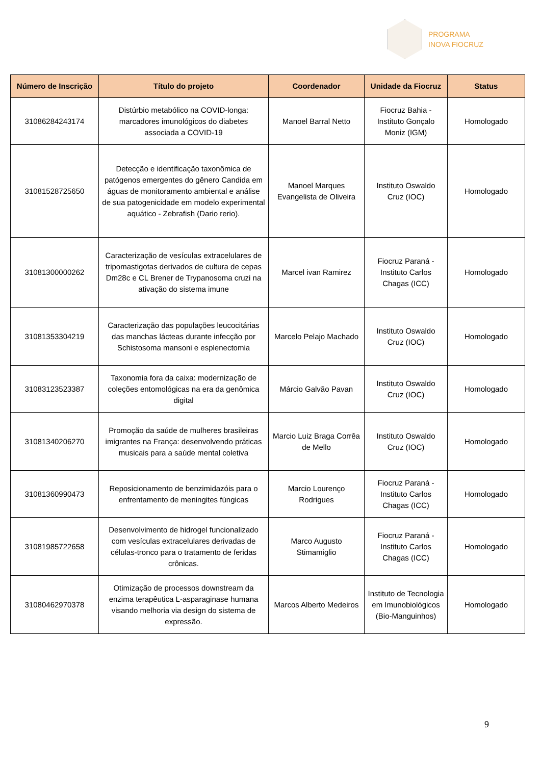PROGRAMA
INOVA FIOCRUZ
| Número de Inscrição | Título do projeto | Coordenador | Unidade da Fiocruz | Status |
| --- | --- | --- | --- | --- |
| 31086284243174 | Distúrbio metabólico na COVID-longa: marcadores imunológicos do diabetes associada a COVID-19 | Manoel Barral Netto | Fiocruz Bahia - Instituto Gonçalo Moniz (IGM) | Homologado |
| 31081528725650 | Detecção e identificação taxonômica de patógenos emergentes do gênero Candida em águas de monitoramento ambiental e análise de sua patogenicidade em modelo experimental aquático - Zebrafish (Dario rerio). | Manoel Marques Evangelista de Oliveira | Instituto Oswaldo Cruz (IOC) | Homologado |
| 31081300000262 | Caracterização de vesículas extracelulares de tripomastigotas derivados de cultura de cepas Dm28c e CL Brener de Trypanosoma cruzi na ativação do sistema imune | Marcel ivan Ramirez | Fiocruz Paraná - Instituto Carlos Chagas (ICC) | Homologado |
| 31081353304219 | Caracterização das populações leucocitárias das manchas lácteas durante infecção por Schistosoma mansoni e esplenectomia | Marcelo Pelajo Machado | Instituto Oswaldo Cruz (IOC) | Homologado |
| 31083123523387 | Taxonomia fora da caixa: modernização de coleções entomológicas na era da genômica digital | Márcio Galvão Pavan | Instituto Oswaldo Cruz (IOC) | Homologado |
| 31081340206270 | Promoção da saúde de mulheres brasileiras imigrantes na França: desenvolvendo práticas musicais para a saúde mental coletiva | Marcio Luiz Braga Corrêa de Mello | Instituto Oswaldo Cruz (IOC) | Homologado |
| 31081360990473 | Reposicionamento de benzimidazóis para o enfrentamento de meningites fúngicas | Marcio Lourenço Rodrigues | Fiocruz Paraná - Instituto Carlos Chagas (ICC) | Homologado |
| 31081985722658 | Desenvolvimento de hidrogel funcionalizado com vesículas extracelulares derivadas de células-tronco para o tratamento de feridas crônicas. | Marco Augusto Stimamiglio | Fiocruz Paraná - Instituto Carlos Chagas (ICC) | Homologado |
| 31080462970378 | Otimização de processos downstream da enzima terapêutica L-asparaginase humana visando melhoria via design do sistema de expressão. | Marcos Alberto Medeiros | Instituto de Tecnologia em Imunobiológicos (Bio-Manguinhos) | Homologado |
9